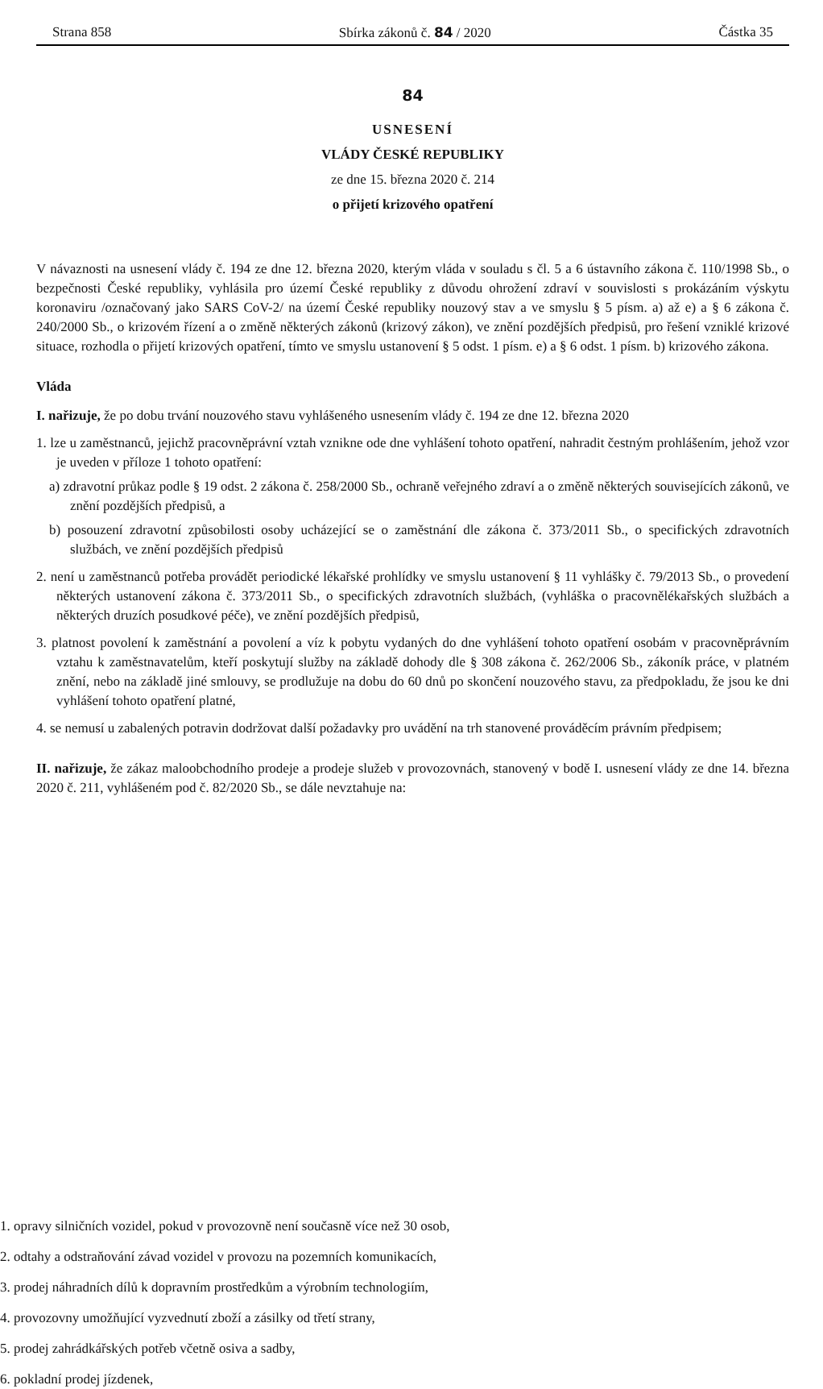Strana 858 Sbírka zákonů č. 84 / 2020 Částka 35
84
USNESENÍ
VLÁDY ČESKÉ REPUBLIKY
ze dne 15. března 2020 č. 214
o přijetí krizového opatření
V návaznosti na usnesení vlády č. 194 ze dne 12. března 2020, kterým vláda v souladu s čl. 5 a 6 ústavního zákona č. 110/1998 Sb., o bezpečnosti České republiky, vyhlásila pro území České republiky z důvodu ohrožení zdraví v souvislosti s prokázáním výskytu koronaviru /označovaný jako SARS CoV-2/ na území České republiky nouzový stav a ve smyslu § 5 písm. a) až e) a § 6 zákona č. 240/2000 Sb., o krizovém řízení a o změně některých zákonů (krizový zákon), ve znění pozdějších předpisů, pro řešení vzniklé krizové situace, rozhodla o přijetí krizových opatření, tímto ve smyslu ustanovení § 5 odst. 1 písm. e) a § 6 odst. 1 písm. b) krizového zákona.
Vláda
I. nařizuje, že po dobu trvání nouzového stavu vyhlášeného usnesením vlády č. 194 ze dne 12. března 2020
1. lze u zaměstnanců, jejichž pracovněprávní vztah vznikne ode dne vyhlášení tohoto opatření, nahradit čestným prohlášením, jehož vzor je uveden v příloze 1 tohoto opatření:
a) zdravotní průkaz podle § 19 odst. 2 zákona č. 258/2000 Sb., ochraně veřejného zdraví a o změně některých souvisejících zákonů, ve znění pozdějších předpisů, a
b) posouzení zdravotní způsobilosti osoby ucházející se o zaměstnání dle zákona č. 373/2011 Sb., o specifických zdravotních službách, ve znění pozdějších předpisů
2. není u zaměstnanců potřeba provádět periodické lékařské prohlídky ve smyslu ustanovení § 11 vyhlášky č. 79/2013 Sb., o provedení některých ustanovení zákona č. 373/2011 Sb., o specifických zdravotních službách, (vyhláška o pracovnělékařských službách a některých druzích posudkové péče), ve znění pozdějších předpisů,
3. platnost povolení k zaměstnání a povolení a víz k pobytu vydaných do dne vyhlášení tohoto opatření osobám v pracovněprávním vztahu k zaměstnavatelům, kteří poskytují služby na základě dohody dle § 308 zákona č. 262/2006 Sb., zákoník práce, v platném znění, nebo na základě jiné smlouvy, se prodlužuje na dobu do 60 dnů po skončení nouzového stavu, za předpokladu, že jsou ke dni vyhlášení tohoto opatření platné,
4. se nemusí u zabalených potravin dodržovat další požadavky pro uvádění na trh stanovené prováděcím právním předpisem;
II. nařizuje, že zákaz maloobchodního prodeje a prodeje služeb v provozovnách, stanovený v bodě I. usnesení vlády ze dne 14. března 2020 č. 211, vyhlášeném pod č. 82/2020 Sb., se dále nevztahuje na:
1. opravy silničních vozidel, pokud v provozovně není současně více než 30 osob,
2. odtahy a odstraňování závad vozidel v provozu na pozemních komunikacích,
3. prodej náhradních dílů k dopravním prostředkům a výrobním technologiím,
4. provozovny umožňující vyzvednutí zboží a zásilky od třetí strany,
5. prodej zahrádkářských potřeb včetně osiva a sadby,
6. pokladní prodej jízdenek,